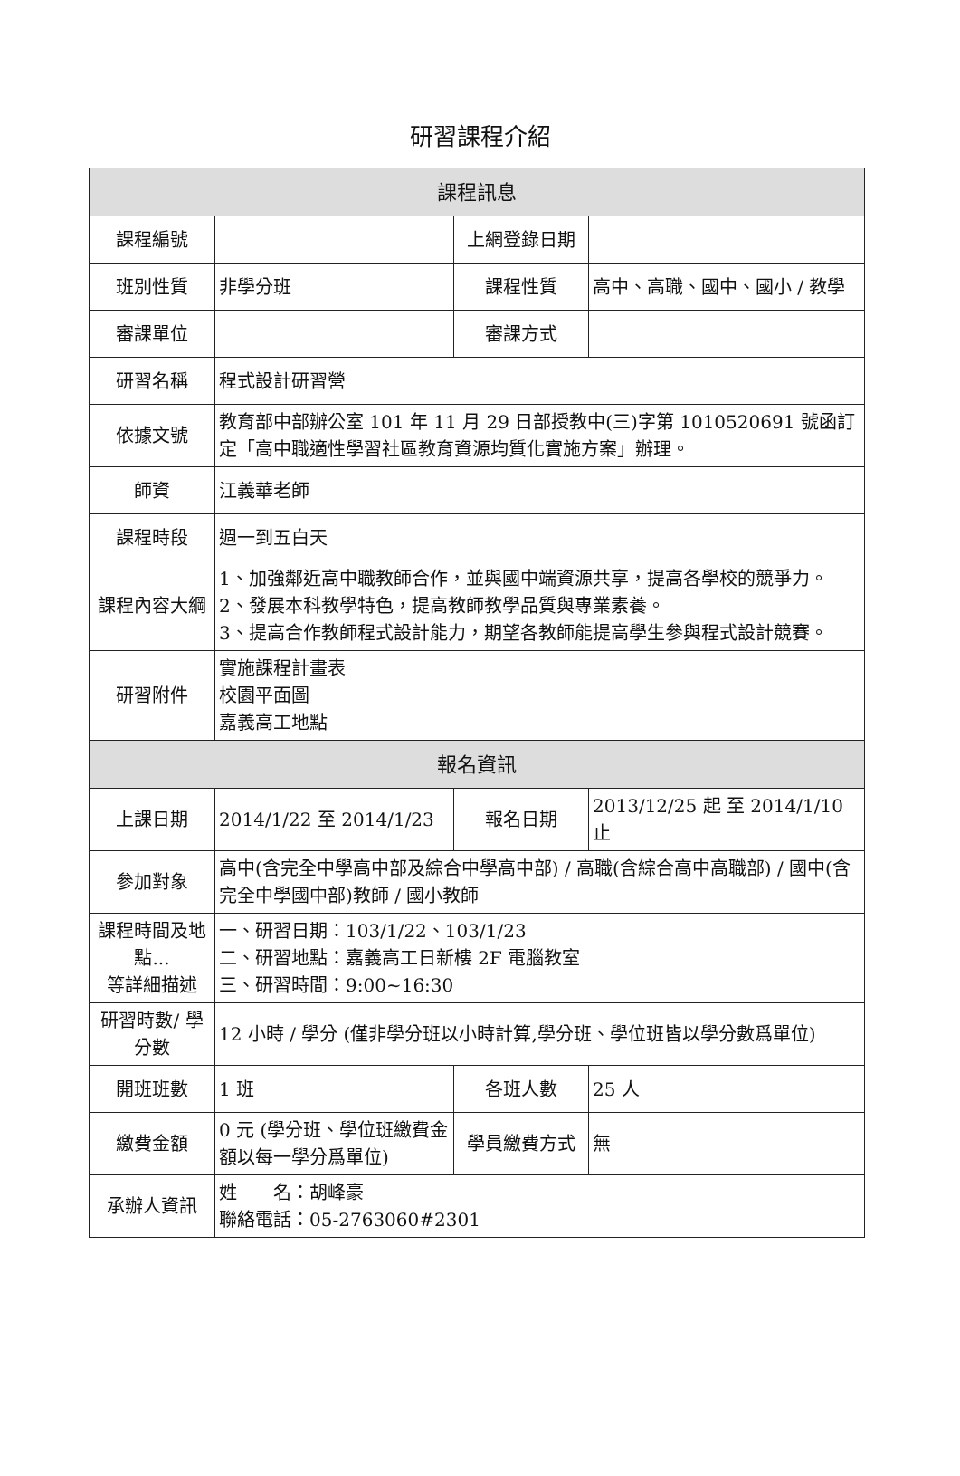研習課程介紹
| 課程訊息 | | | |
| 課程編號 | | 上網登錄日期 | |
| 班別性質 | 非學分班 | 課程性質 | 高中、高職、國中、國小 / 教學 |
| 審課單位 | | 審課方式 | |
| 研習名稱 | 程式設計研習營 | | |
| 依據文號 | 教育部中部辦公室 101 年 11 月 29 日部授教中(三)字第 1010520691 號函訂定「高中職適性學習社區教育資源均質化實施方案」辦理。 | | |
| 師資 | 江義華老師 | | |
| 課程時段 | 週一到五白天 | | |
| 課程內容大綱 | 1、加強鄰近高中職教師合作，並與國中端資源共享，提高各學校的競爭力。 2、發展本科教學特色，提高教師教學品質與專業素養。 3、提高合作教師程式設計能力，期望各教師能提高學生參與程式設計競賽。 | | |
| 研習附件 | 實施課程計畫表 校園平面圖 嘉義高工地點 | | |
| 報名資訊 | | | |
| 上課日期 | 2014/1/22 至 2014/1/23 | 報名日期 | 2013/12/25 起 至 2014/1/10 止 |
| 參加對象 | 高中(含完全中學高中部及綜合中學高中部) / 高職(含綜合高中高職部) / 國中(含完全中學國中部)教師 / 國小教師 | | |
| 課程時間及地點... 等詳細描述 | 一、研習日期：103/1/22、103/1/23 二、研習地點：嘉義高工日新樓 2F 電腦教室 三、研習時間：9:00~16:30 | | |
| 研習時數/ 學分數 | 12 小時 / 學分 (僅非學分班以小時計算,學分班、學位班皆以學分數爲單位) | | |
| 開班班數 | 1 班 | 各班人數 | 25 人 |
| 繳費金額 | 0 元 (學分班、學位班繳費金額以每一學分爲單位) | 學員繳費方式 | 無 |
| 承辦人資訊 | 姓 名：胡峰豪 聯絡電話：05-2763060#2301 | | |